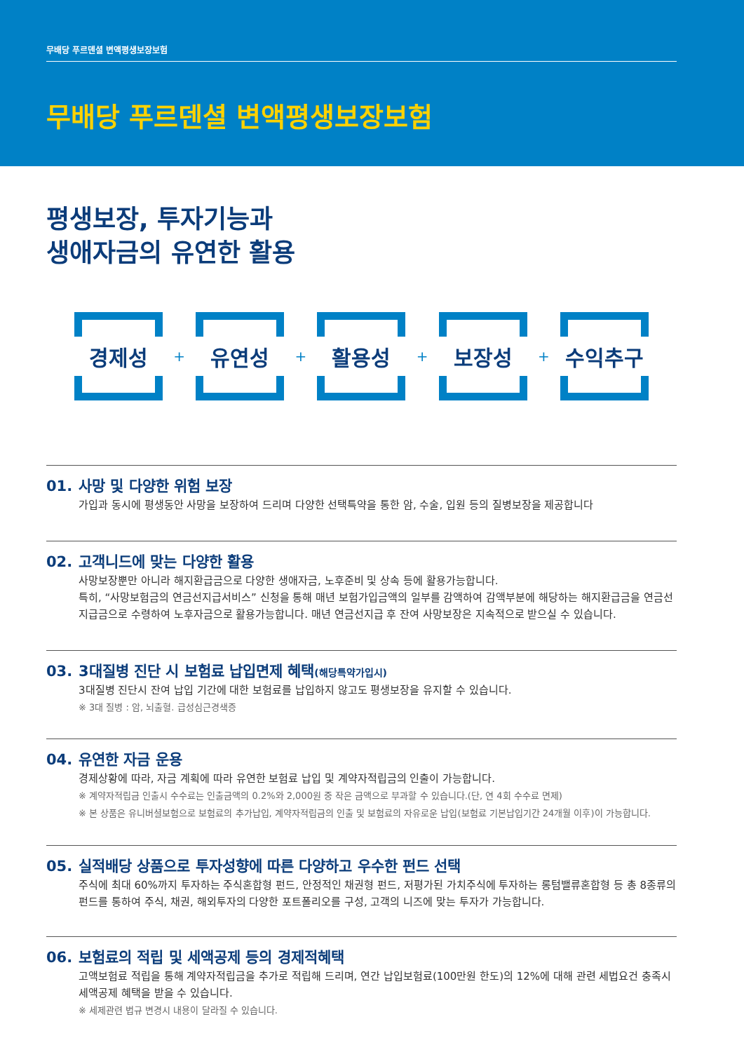무배당 푸르덴셜 변액평생보장보험
무배당 푸르덴셜 변액평생보장보험
평생보장, 투자기능과
생애자금의 유연한 활용
경제성
+
유연성
+
활용성
+
보장성
+
수익추구
01. 사망 및 다양한 위험 보장
가입과 동시에 평생동안 사망을 보장하여 드리며 다양한 선택특약을 통한 암, 수술, 입원 등의 질병보장을 제공합니다
02. 고객니드에 맞는 다양한 활용
사망보장뿐만 아니라 해지환급금으로 다양한 생애자금, 노후준비 및 상속 등에 활용가능합니다.
특히, “사망보험금의 연금선지급서비스” 신청을 통해 매년 보험가입금액의 일부를 감액하여 감액부분에 해당하는 해지환급금을 연금선지급금으로 수령하여 노후자금으로 활용가능합니다. 매년 연금선지급 후 잔여 사망보장은 지속적으로 받으실 수 있습니다.
03. 3대질병 진단 시 보험료 납입면제 혜택(해당특약가입시)
3대질병 진단시 잔여 납입 기간에 대한 보험료를 납입하지 않고도 평생보장을 유지할 수 있습니다.
※ 3대 질병 : 암, 뇌출혈. 급성심근경색증
04. 유연한 자금 운용
경제상황에 따라, 자금 계획에 따라 유연한 보험료 납입 및 계약자적립금의 인출이 가능합니다.
※ 계약자적립금 인출시 수수료는 인출금액의 0.2%와 2,000원 중 작은 금액으로 부과할 수 있습니다.(단, 연 4회 수수료 면제)
※ 본 상품은 유니버셜보험으로 보험료의 추가납입, 계약자적립금의 인출 및 보험료의 자유로운 납입(보험료 기본납입기간 24개월 이후)이 가능합니다.
05. 실적배당 상품으로 투자성향에 따른 다양하고 우수한 펀드 선택
주식에 최대 60%까지 투자하는 주식혼합형 펀드, 안정적인 채권형 펀드, 저평가된 가치주식에 투자하는 롱텀밸류혼합형 등 총 8종류의 펀드를 통하여 주식, 채권, 해외투자의 다양한 포트폴리오를 구성, 고객의 니즈에 맞는 투자가 가능합니다.
06. 보험료의 적립 및 세액공제 등의 경제적혜택
고액보험료 적립을 통해 계약자적립금을 추가로 적립해 드리며, 연간 납입보험료(100만원 한도)의 12%에 대해 관련 세법요건 충족시 세액공제 혜택을 받을 수 있습니다.
※ 세제관련 법규 변경시 내용이 달라질 수 있습니다.